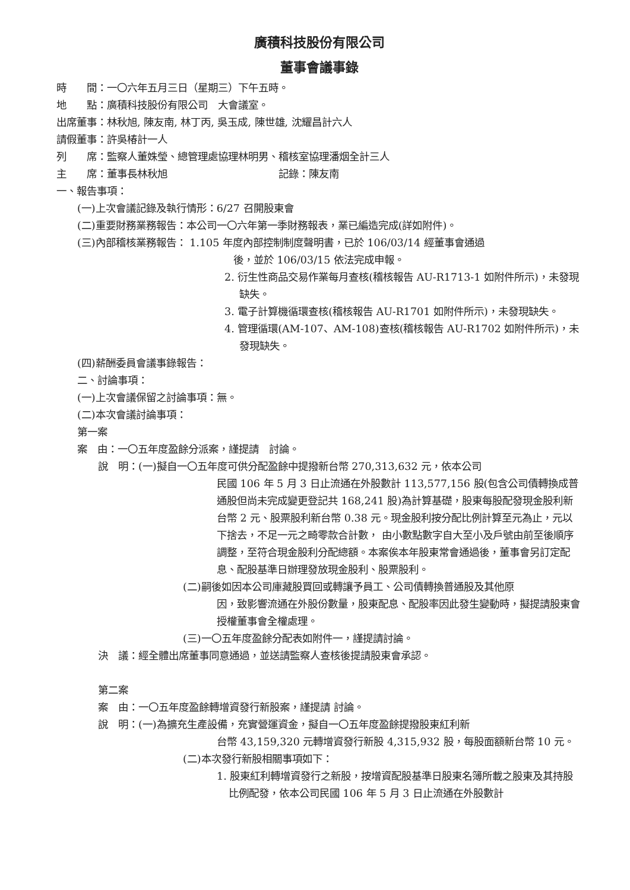廣積科技股份有限公司
董事會議事錄
時　　間：一〇六年五月三日（星期三）下午五時。
地　　點：廣積科技股份有限公司　大會議室。
出席董事：林秋旭, 陳友南, 林丁丙, 吳玉成, 陳世雄, 沈耀昌計六人
請假董事：許吳椿計一人
列　　席：監察人董姝瑩、總管理處協理林明男、稽核室協理潘烟全計三人
主　　席：董事長林秋旭　　　　　　　　　　　記錄：陳友南
一、報告事項：
(一)上次會議記錄及執行情形：6/27 召開股東會
(二)重要財務業務報告：本公司一〇六年第一季財務報表，業已編造完成(詳如附件)。
(三)內部稽核業務報告： 1.105 年度內部控制制度聲明書，已於 106/03/14 經董事會通過
後，並於 106/03/15 依法完成申報。
2. 衍生性商品交易作業每月查核(稽核報告 AU-R1713-1 如附件所示)，未發現缺失。
3. 電子計算機循環查核(稽核報告 AU-R1701 如附件所示)，未發現缺失。
4. 管理循環(AM-107、AM-108)查核(稽核報告 AU-R1702 如附件所示)，未發現缺失。
(四)薪酬委員會議事錄報告：
二、討論事項：
(一)上次會議保留之討論事項：無。
(二)本次會議討論事項：
第一案
案　由：一〇五年度盈餘分派案，謹提請　討論。
說　明：(一)擬自一〇五年度可供分配盈餘中提撥新台幣 270,313,632 元，依本公司
民國 106 年 5 月 3 日止流通在外股數計 113,577,156 股(包含公司債轉換成普通股但尚未完成變更登記共 168,241 股)為計算基礎，股東每股配發現金股利新台幣 2 元、股票股利新台幣 0.38 元。現金股利按分配比例計算至元為止，元以下捨去，不足一元之畸零款合計數， 由小數點數字自大至小及戶號由前至後順序調整，至符合現金股利分配總額。本案俟本年股東常會通過後，董事會另訂定配息、配股基準日辦理發放現金股利、股票股利。
(二)嗣後如因本公司庫藏股買回或轉讓予員工、公司債轉換普通股及其他原
因，致影響流通在外股份數量，股東配息、配股率因此發生變動時，擬提請股東會授權董事會全權處理。
(三)一〇五年度盈餘分配表如附件一，謹提請討論。
決　議：經全體出席董事同意通過，並送請監察人查核後提請股東會承認。
第二案
案　由：一〇五年度盈餘轉增資發行新股案，謹提請 討論。
說　明：(一)為擴充生產設備，充實營運資金，擬自一〇五年度盈餘提撥股東紅利新
台幣 43,159,320 元轉增資發行新股 4,315,932 股，每股面額新台幣 10 元。
(二)本次發行新股相關事項如下：
1. 股東紅利轉增資發行之新股，按增資配股基準日股東名簿所載之股東及其持股比例配發，依本公司民國 106 年 5 月 3 日止流通在外股數計